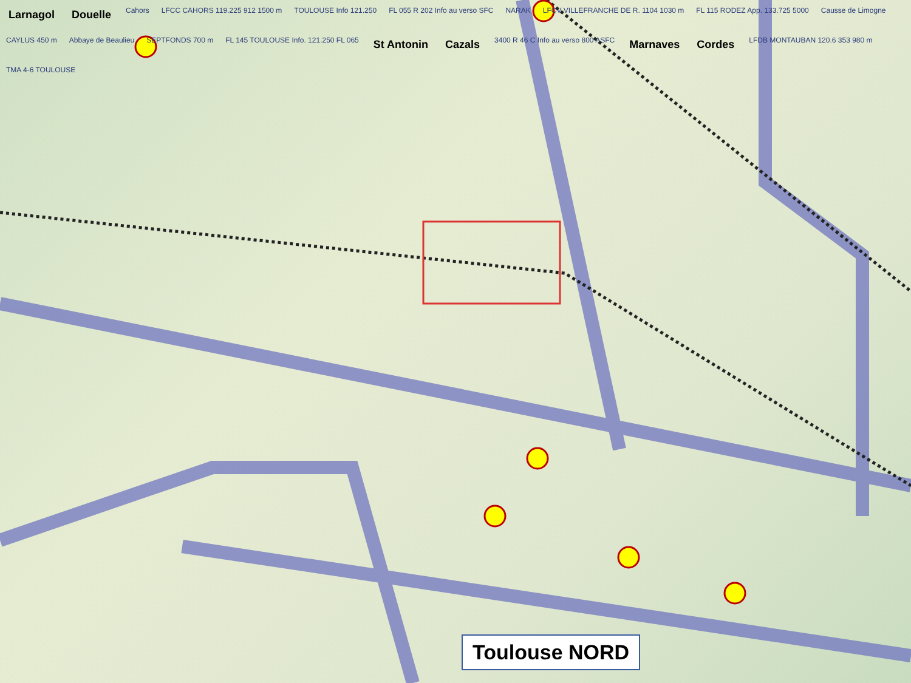Larnagol Douelle Cahors LFCC CAHORS 119.225 912 1500 m TOULOUSE Info 121.250 FL 055 R 202 Info au verso SFC NARAK LFCV VILLEFRANCHE DE R. 1104 1030 m FL 115 RODEZ App. 133.725 5000 Causse de Limogne CAYLUS 450 m Abbaye de Beaulieu SEPTFONDS 700 m FL 145 TOULOUSE Info. 121.250 FL 065 St Antonin Cazals 3400 R 46 C Info au verso 800 ASFC Marnaves Cordes LFDB MONTAUBAN 120.6 353 980 m TMA 4-6 TOULOUSE
Toulouse NORD